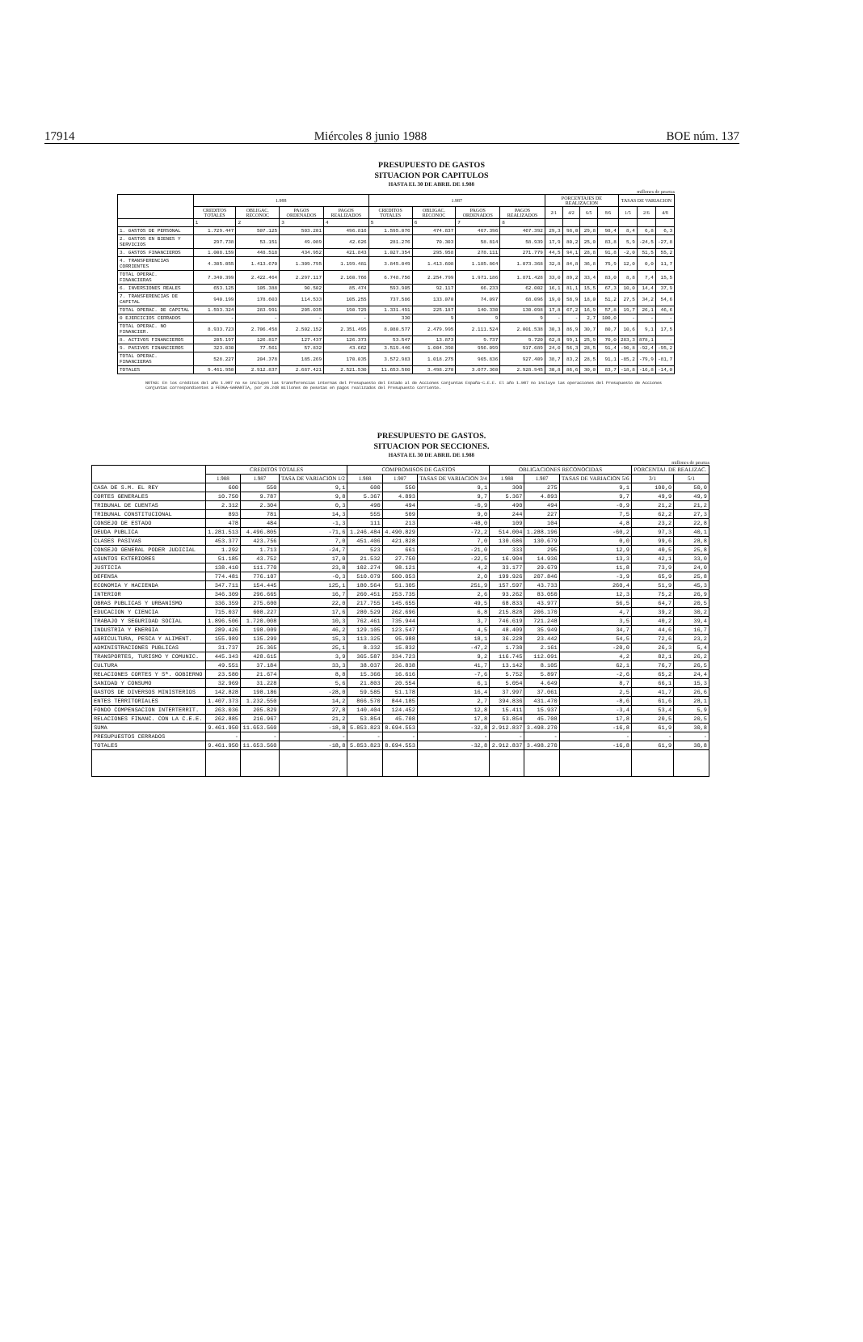17914 Miércoles 8 junio 1988 BOE núm. 137
PRESUPUESTO DE GASTOS
SITUACION POR CAPITULOS
HASTA EL 30 DE ABRIL DE 1.988
millones de pesetas
| | 1.988 | | | | 1.987 | | | | PORCENTAJES DE REALIZACION | | | | TASAS DE VARIACION | | |
| --- | --- | --- | --- | --- | --- | --- | --- | --- | --- | --- | --- | --- | --- | --- | --- |
| | CREDITOS TOTALES | OBLIGAC. RECONOC | PAGOS ORDENADOS | PAGOS REALIZADOS | CREDITOS TOTALES | OBLIGAC. RECONOC | PAGOS ORDENADOS | PAGOS REALIZADOS | 2/1 | 4/2 | 6/5 | 8/6 | 1/5 | 2/6 | 4/8 |
| | 1 | 2 | 3 | 4 | 5 | 6 | 7 | 8 | | | | | | | |
| 1. GASTOS DE PERSONAL | 1.729.447 | 507.125 | 503.201 | 496.816 | 1.595.076 | 474.837 | 467.396 | 467.392 | 29,3 | 98,0 | 29,8 | 98,4 | 8,4 | 6,8 | 6,3 |
| 2. GASTOS EN BIENES Y SERVICIOS | 297.738 | 53.151 | 49.089 | 42.626 | 281.276 | 70.303 | 58.814 | 58.939 | 17,9 | 80,2 | 25,0 | 83,8 | 5,9 | -24,5 | -27,8 |
| 3. GASTOS FINANCIEROS | 1.008.159 | 448.518 | 434.952 | 421.843 | 1.027.354 | 295.958 | 278.111 | 271.779 | 44,5 | 94,1 | 28,8 | 91,8 | -2,0 | 51,5 | 55,2 |
| 4. TRANSFERENCIAS CORRIENTES | 4.305.055 | 1.413.670 | 1.309.795 | 1.199.481 | 3.845.049 | 1.413.608 | 1.185.864 | 1.073.368 | 32,8 | 84,8 | 36,8 | 75,9 | 12,0 | 0,0 | 11,7 |
| TOTAL OPERAC. FINANCIERAS | 7.340.399 | 2.422.464 | 2.297.117 | 2.160.766 | 6.748.756 | 2.254.799 | 1.971.186 | 1.871.428 | 33,0 | 89,2 | 33,4 | 83,0 | 8,8 | 7,4 | 15,5 |
| 6. INVERSIONES REALES | 653.125 | 105.388 | 90.502 | 85.474 | 593.905 | 92.117 | 66.233 | 62.002 | 16,1 | 81,1 | 15,5 | 67,3 | 10,0 | 14,4 | 37,9 |
| 7. TRANSFERENCIAS DE CAPITAL | 940.199 | 178.603 | 114.533 | 105.255 | 737.586 | 133.070 | 74.097 | 68.096 | 19,0 | 58,9 | 18,0 | 51,2 | 27,5 | 34,2 | 54,6 |
| TOTAL OPERAC. DE CAPITAL | 1.593.324 | 283.991 | 205.035 | 190.729 | 1.331.491 | 225.187 | 140.330 | 130.098 | 17,8 | 67,2 | 16,9 | 57,8 | 19,7 | 26,1 | 46,6 |
| 0 EJERCICIOS CERRADOS | - | - | - | - | 330 | 9 | 9 | 9 | - | - | 2,7 | 100,0 | - | - | - |
| TOTAL OPERAC. NO FINANCIER. | 8.933.723 | 2.706.458 | 2.502.152 | 2.351.495 | 8.080.577 | 2.479.995 | 2.111.524 | 2.001.538 | 30,3 | 86,9 | 30,7 | 80,7 | 10,6 | 9,1 | 17,5 |
| 8. ACTIVOS FINANCIEROS | 205.197 | 126.817 | 127.437 | 126.373 | 53.547 | 13.873 | 9.737 | 9.720 | 62,8 | 99,1 | 25,9 | 70,0 | 283,3 | 878,1 | - |
| 9. PASIVOS FINANCIEROS | 323.030 | 77.561 | 57.832 | 43.662 | 3.519.446 | 1.004.398 | 956.099 | 917.689 | 24,0 | 56,3 | 28,5 | 91,4 | -90,8 | -92,4 | -95,2 |
| TOTAL OPERAC. FINANCIERAS | 528.227 | 204.378 | 185.269 | 170.035 | 3.572.983 | 1.018.275 | 965.836 | 927.409 | 38,7 | 83,2 | 28,5 | 91,1 | -85,2 | -79,9 | -81,7 |
| TOTALES | 9.461.950 | 2.912.837 | 2.687.421 | 2.521.530 | 11.653.560 | 3.498.270 | 3.077.360 | 2.928.945 | 30,8 | 86,6 | 30,0 | 83,7 | -18,8 | -16,8 | -14,0 |
NOTAS: En los créditos del año 1.987 no se incluyen las transferencias internas del Presupuesto del Estado al de Acciones Conjuntas España-C.E.E. El año 1.987 no incluye las operaciones del Presupuesto de Acciones Conjuntas correspondientes a FEOGA-GARANTIA, por 26.248 millones de pesetas en pagos realizados del Presupuesto Corriente.
PRESUPUESTO DE GASTOS.
SITUACION POR SECCIONES.
HASTA EL 30 DE ABRIL DE 1.988
millones de pesetas
| | CREDITOS TOTALES | | | COMPROMISOS DE GASTOS | | | OBLIGACIONES RECONOCIDAS | | | PORCENTAJ. DE REALIZAC. | |
| --- | --- | --- | --- | --- | --- | --- | --- | --- | --- | --- | --- |
| | 1.988 | 1.987 | TASA DE VARIACION 1/2 | 1.988 | 1.987 | TASAS DE VARIACION 3/4 | 1.988 | 1.987 | TASAS DE VARIACION 5/6 | 3/1 | 5/1 |
| CASA DE S.M. EL REY | 600 | 550 | 9,1 | 600 | 550 | 9,1 | 300 | 275 | 9,1 | 100,0 | 50,0 |
| CORTES GENERALES | 10.750 | 9.787 | 9,8 | 5.367 | 4.893 | 9,7 | 5.367 | 4.893 | 9,7 | 49,9 | 49,9 |
| TRIBUNAL DE CUENTAS | 2.312 | 2.304 | 0,3 | 490 | 494 | -0,9 | 490 | 494 | -0,9 | 21,2 | 21,2 |
| TRIBUNAL CONSTITUCIONAL | 893 | 781 | 14,3 | 555 | 509 | 9,0 | 244 | 227 | 7,5 | 62,2 | 27,3 |
| CONSEJO DE ESTADO | 478 | 484 | -1,3 | 111 | 213 | -48,0 | 109 | 104 | 4,8 | 23,2 | 22,8 |
| DEUDA PUBLICA | 1.281.513 | 4.496.805 | -71,6 | 1.246.484 | 4.490.829 | -72,2 | 514.004 | 1.288.196 | -60,2 | 97,3 | 40,1 |
| CLASES PASIVAS | 453.377 | 423.756 | 7,0 | 451.406 | 421.828 | 7,0 | 130.686 | 130.679 | 0,0 | 99,6 | 28,8 |
| CONSEJO GENERAL PODER JUDICIAL | 1.292 | 1.713 | -24,7 | 523 | 661 | -21,0 | 333 | 295 | 12,9 | 40,5 | 25,8 |
| ASUNTOS EXTERIORES | 51.185 | 43.752 | 17,0 | 21.532 | 27.750 | -22,5 | 16.904 | 14.936 | 13,3 | 42,1 | 33,0 |
| JUSTICIA | 138.410 | 111.770 | 23,8 | 102.274 | 98.121 | 4,2 | 33.177 | 29.679 | 11,8 | 73,9 | 24,0 |
| DEFENSA | 774.481 | 776.107 | -0,3 | 510.079 | 500.053 | 2,0 | 199.926 | 207.846 | -3,9 | 65,9 | 25,8 |
| ECONOMIA Y HACIENDA | 347.711 | 154.445 | 125,1 | 180.564 | 51.305 | 251,9 | 157.597 | 43.733 | 260,4 | 51,9 | 45,3 |
| INTERIOR | 346.309 | 296.665 | 16,7 | 260.451 | 253.735 | 2,6 | 93.262 | 83.050 | 12,3 | 75,2 | 26,9 |
| OBRAS PUBLICAS Y URBANISMO | 336.359 | 275.600 | 22,0 | 217.755 | 145.655 | 49,5 | 68.833 | 43.977 | 56,5 | 64,7 | 20,5 |
| EDUCACION Y CIENCIA | 715.037 | 608.227 | 17,6 | 280.529 | 262.696 | 6,8 | 215.828 | 206.170 | 4,7 | 39,2 | 30,2 |
| TRABAJO Y SEGURIDAD SOCIAL | 1.896.506 | 1.720.008 | 10,3 | 762.461 | 735.944 | 3,7 | 746.619 | 721.248 | 3,5 | 40,2 | 39,4 |
| INDUSTRIA Y ENERGIA | 289.426 | 198.009 | 46,2 | 129.105 | 123.547 | 4,5 | 48.409 | 35.949 | 34,7 | 44,6 | 16,7 |
| AGRICULTURA, PESCA Y ALIMENT. | 155.989 | 135.299 | 15,3 | 113.325 | 95.988 | 18,1 | 36.228 | 23.442 | 54,5 | 72,6 | 23,2 |
| ADMINISTRACIONES PUBLICAS | 31.737 | 25.365 | 25,1 | 8.332 | 15.832 | -47,2 | 1.730 | 2.161 | -20,0 | 26,3 | 5,4 |
| TRANSPORTES, TURISMO Y COMUNIC. | 445.343 | 428.615 | 3,9 | 365.587 | 334.723 | 9,2 | 116.745 | 112.091 | 4,2 | 82,1 | 26,2 |
| CULTURA | 49.551 | 37.184 | 33,3 | 38.037 | 26.838 | 41,7 | 13.142 | 8.105 | 62,1 | 76,7 | 26,5 |
| RELACIONES CORTES Y Sª. GOBIERNO | 23.580 | 21.674 | 8,8 | 15.366 | 16.616 | -7,6 | 5.752 | 5.897 | -2,6 | 65,2 | 24,4 |
| SANIDAD Y CONSUMO | 32.969 | 31.228 | 5,6 | 21.803 | 20.554 | 6,1 | 5.054 | 4.649 | 8,7 | 66,1 | 15,3 |
| GASTOS DE DIVERSOS MINISTERIOS | 142.828 | 198.186 | -28,0 | 59.585 | 51.178 | 16,4 | 37.997 | 37.061 | 2,5 | 41,7 | 26,6 |
| ENTES TERRITORIALES | 1.407.373 | 1.232.550 | 14,2 | 866.570 | 844.185 | 2,7 | 394.836 | 431.470 | -8,6 | 61,6 | 28,1 |
| FONDO COMPENSACION INTERTERRIT. | 263.036 | 205.829 | 27,8 | 140.404 | 124.452 | 12,8 | 15.411 | 15.937 | -3,4 | 53,4 | 5,9 |
| RELACIONES FINANC. CON LA C.E.E. | 262.885 | 216.967 | 21,2 | 53.854 | 45.708 | 17,8 | 53.854 | 45.708 | 17,8 | 20,5 | 20,5 |
| SUMA | 9.461.950 | 11.653.560 | -18,8 | 5.853.823 | 8.694.553 | -32,8 | 2.912.837 | 3.498.270 | -16,8 | 61,9 | 30,8 |
| PRESUPUESTOS CERRADOS | - | - | - | - | - | - | - | - | - | - | - |
| TOTALES | 9.461.950 | 11.653.560 | -18,8 | 5.853.823 | 8.694.553 | -32,8 | 2.912.837 | 3.498.270 | -16,8 | 61,9 | 30,8 |